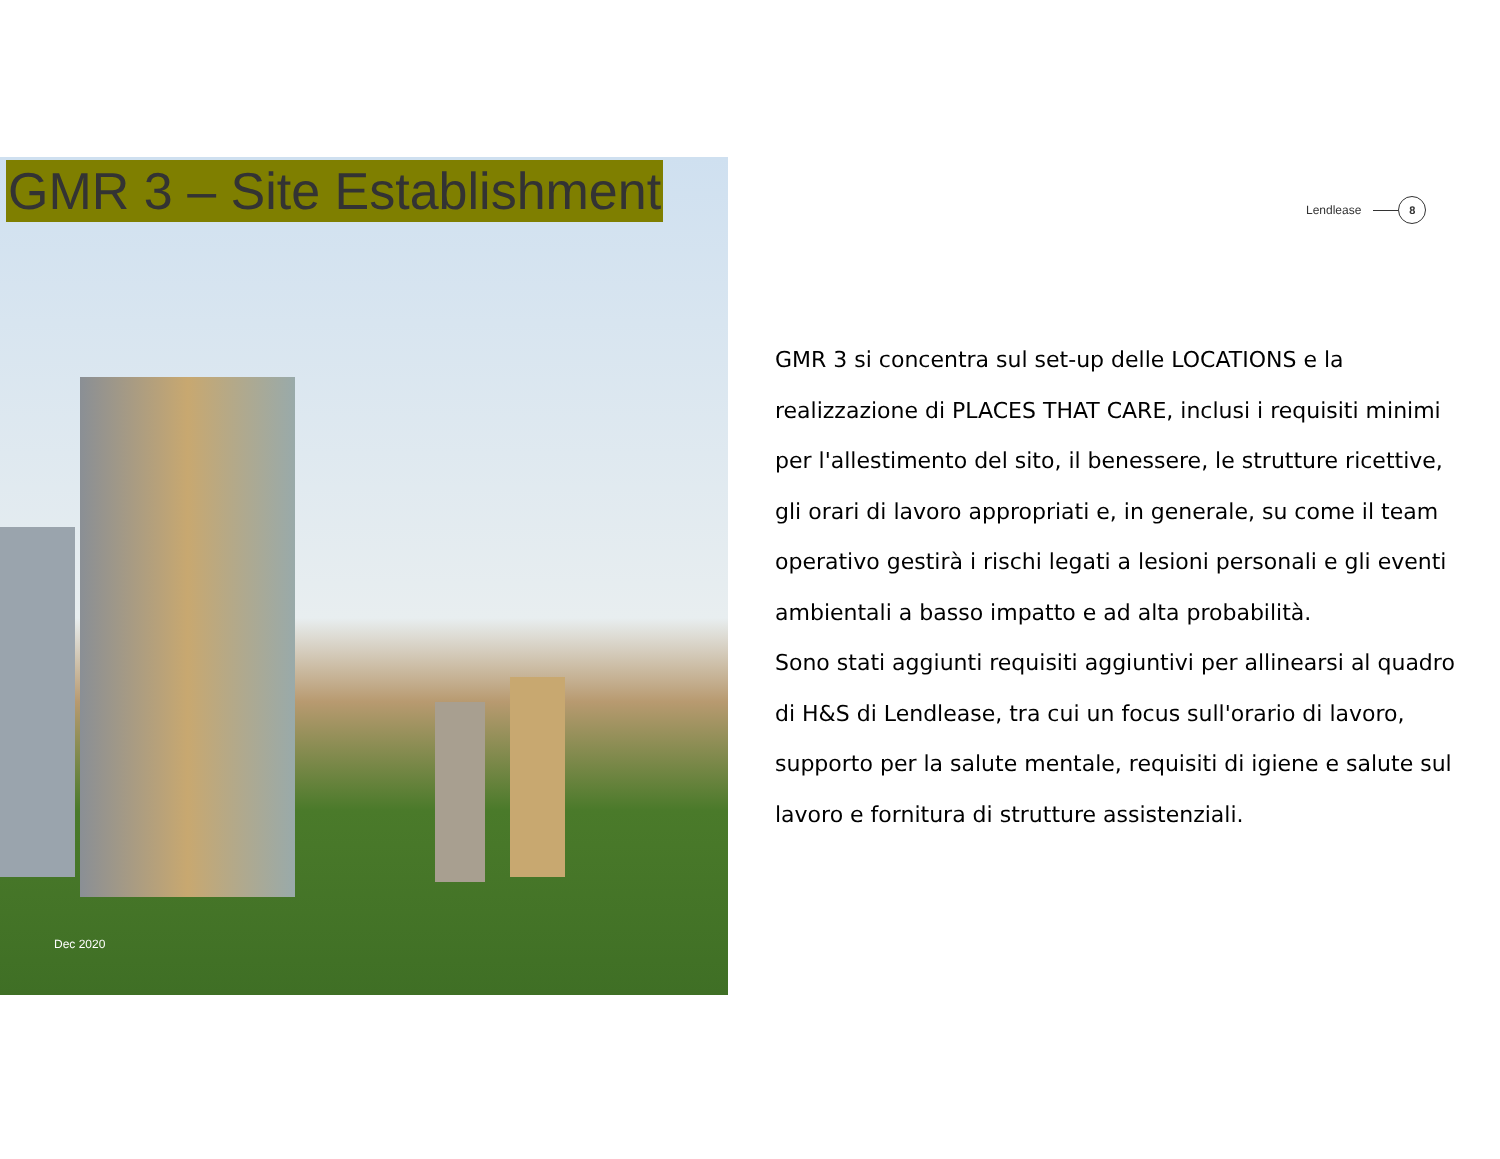GMR 3 – Site Establishment Lendlease 8
GMR 3 si concentra sul set-up delle LOCATIONS e la realizzazione di PLACES THAT CARE, inclusi i requisiti minimi per l'allestimento del sito, il benessere, le strutture ricettive, gli orari di lavoro appropriati e, in generale, su come il team operativo gestirà i rischi legati a lesioni personali e gli eventi ambientali a basso impatto e ad alta probabilità.
Sono stati aggiunti requisiti aggiuntivi per allinearsi al quadro di H&S di Lendlease, tra cui un focus sull'orario di lavoro, supporto per la salute mentale, requisiti di igiene e salute sul lavoro e fornitura di strutture assistenziali.
Dec 2020